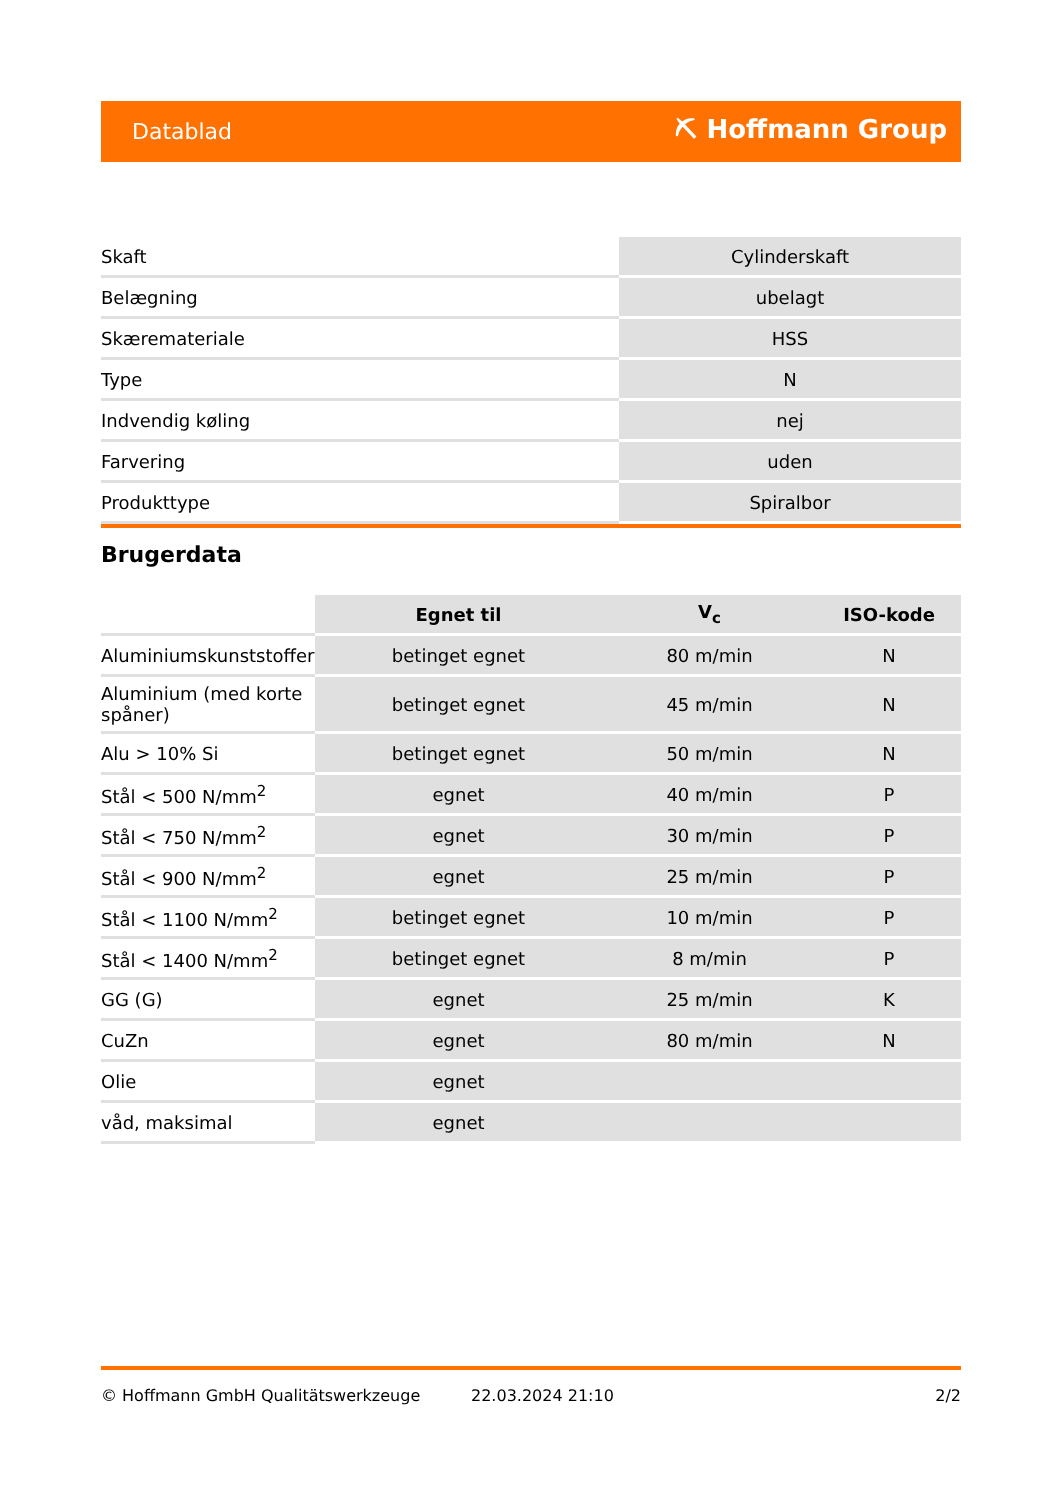Datablad ⛏ Hoffmann Group
| Skaft | Cylinderskaft |
| Belægning | ubelagt |
| Skæremateriale | HSS |
| Type | N |
| Indvendig køling | nej |
| Farvering | uden |
| Produkttype | Spiralbor |
Brugerdata
| | Egnet til | V<sub>c</sub> | ISO-kode |
| --- | --- | --- | --- |
| Aluminiumskunststoffer | betinget egnet | 80 m/min | N |
| Aluminium (med korte spåner) | betinget egnet | 45 m/min | N |
| Alu > 10% Si | betinget egnet | 50 m/min | N |
| Stål < 500 N/mm<sup>2</sup> | egnet | 40 m/min | P |
| Stål < 750 N/mm<sup>2</sup> | egnet | 30 m/min | P |
| Stål < 900 N/mm<sup>2</sup> | egnet | 25 m/min | P |
| Stål < 1100 N/mm<sup>2</sup> | betinget egnet | 10 m/min | P |
| Stål < 1400 N/mm<sup>2</sup> | betinget egnet | 8 m/min | P |
| GG (G) | egnet | 25 m/min | K |
| CuZn | egnet | 80 m/min | N |
| Olie | egnet | | |
| våd, maksimal | egnet | | |
© Hoffmann GmbH Qualitätswerkzeuge 22.03.2024 21:10 2/2